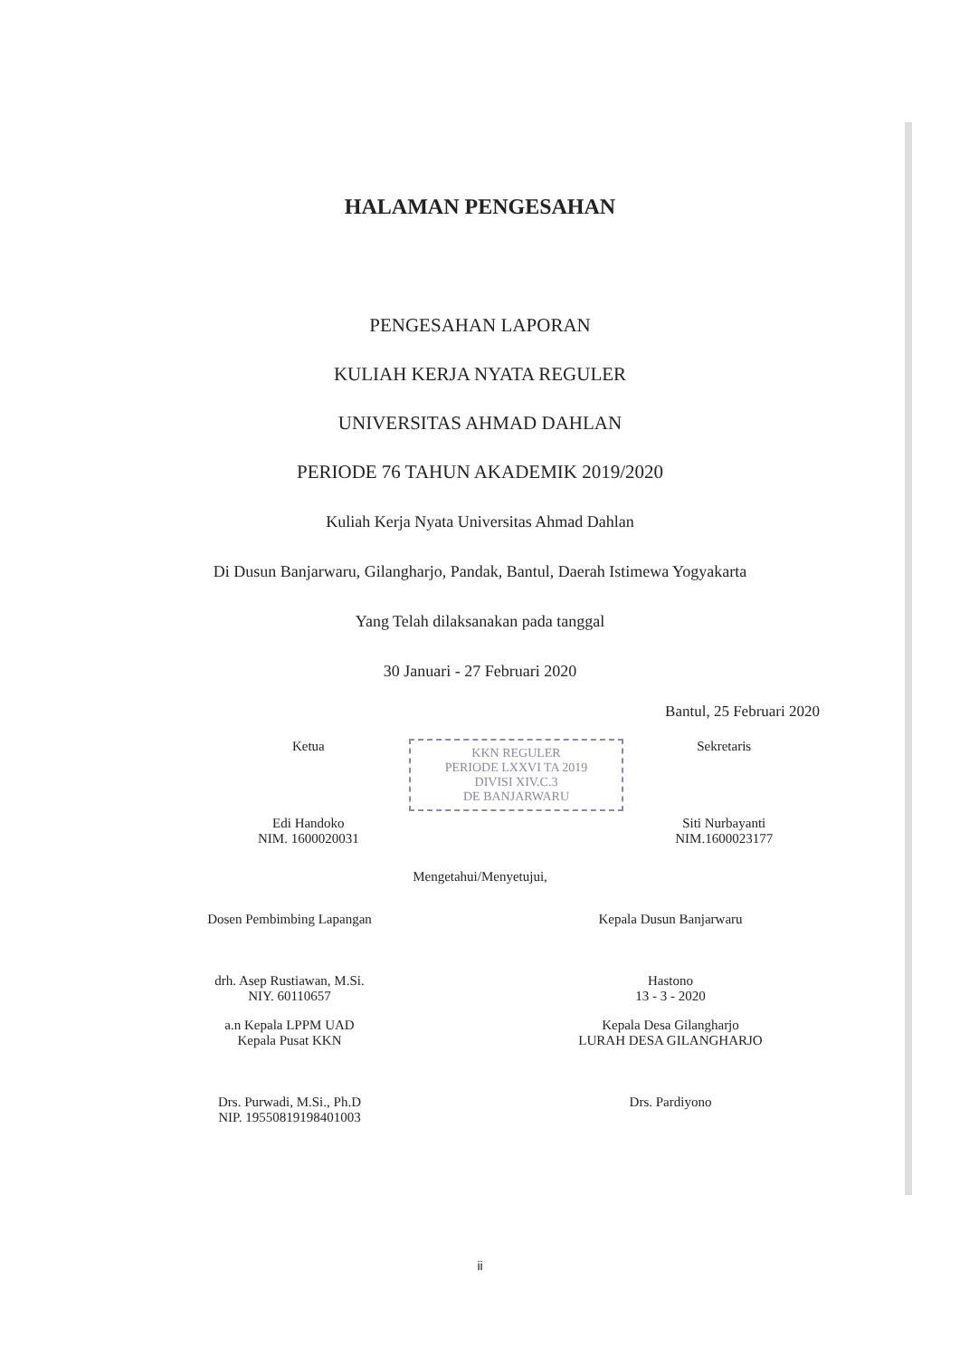HALAMAN PENGESAHAN
PENGESAHAN LAPORAN
KULIAH KERJA NYATA REGULER
UNIVERSITAS AHMAD DAHLAN
PERIODE 76 TAHUN AKADEMIK 2019/2020
Kuliah Kerja Nyata Universitas Ahmad Dahlan
Di Dusun Banjarwaru, Gilangharjo, Pandak, Bantul, Daerah Istimewa Yogyakarta
Yang Telah dilaksanakan pada tanggal
30 Januari - 27 Februari 2020
Bantul, 25 Februari 2020
Ketua
Edi Handoko
NIM. 1600020031
KKN REGULER
PERIODE LXXVI TA 2019
DIVISI XIV.C.3
DE BANJARWARU
Sekretaris
Siti Nurbayanti
NIM.1600023177
Mengetahui/Menyetujui,
Dosen Pembimbing Lapangan
drh. Asep Rustiawan, M.Si.
NIY. 60110657
Kepala Dusun Banjarwaru
Hastono
13 - 3 - 2020
a.n Kepala LPPM UAD
Kepala Pusat KKN
Drs. Purwadi, M.Si., Ph.D
NIP. 19550819198401003
Kepala Desa Gilangharjo
LURAH DESA GILANGHARJO
Drs. Pardiyono
ii